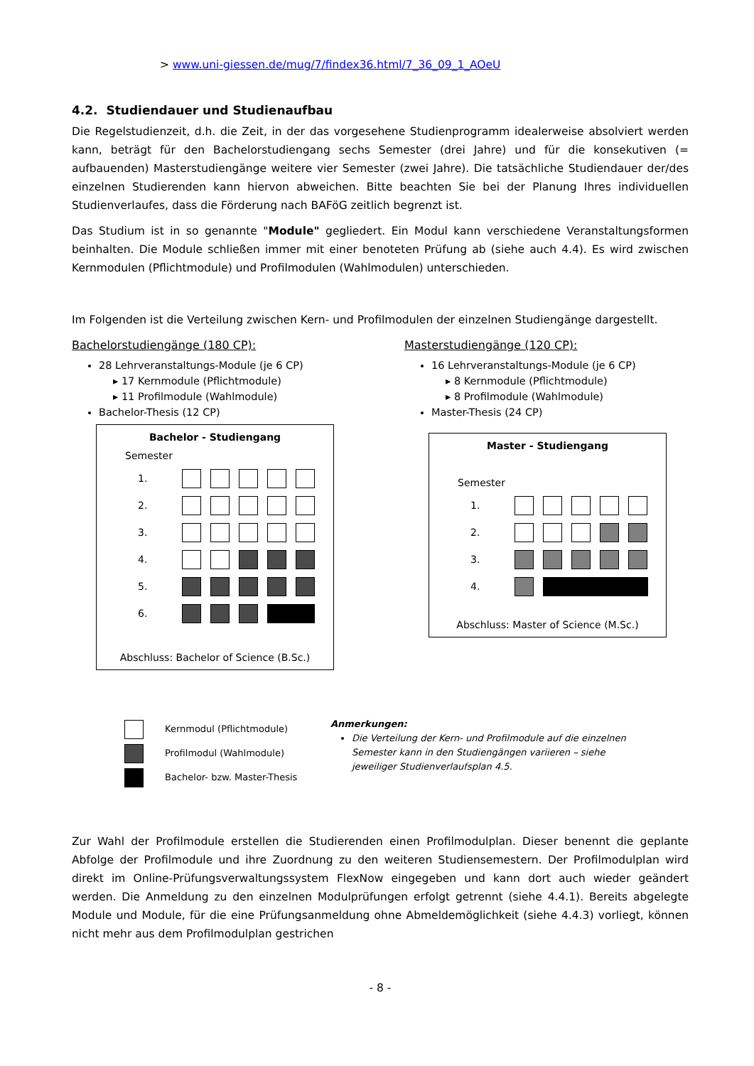> www.uni-giessen.de/mug/7/findex36.html/7_36_09_1_AOeU
4.2. Studiendauer und Studienaufbau
Die Regelstudienzeit, d.h. die Zeit, in der das vorgesehene Studienprogramm idealerweise absolviert werden kann, beträgt für den Bachelorstudiengang sechs Semester (drei Jahre) und für die konsekutiven (= aufbauenden) Masterstudiengänge weitere vier Semester (zwei Jahre). Die tatsächliche Studiendauer der/des einzelnen Studierenden kann hiervon abweichen. Bitte beachten Sie bei der Planung Ihres individuellen Studienverlaufes, dass die Förderung nach BAFöG zeitlich begrenzt ist.
Das Studium ist in so genannte "Module" gegliedert. Ein Modul kann verschiedene Veranstaltungsformen beinhalten. Die Module schließen immer mit einer benoteten Prüfung ab (siehe auch 4.4). Es wird zwischen Kernmodulen (Pflichtmodule) und Profilmodulen (Wahlmodulen) unterschieden.
Im Folgenden ist die Verteilung zwischen Kern- und Profilmodulen der einzelnen Studiengänge dargestellt.
Bachelorstudiengänge (180 CP):
28 Lehrveranstaltungs-Module (je 6 CP)
▸ 17 Kernmodule (Pflichtmodule)
▸ 11 Profilmodule (Wahlmodule)
Bachelor-Thesis (12 CP)
Bachelor - Studiengang
Semester
1.
2.
3.
4.
5.
6.
Abschluss: Bachelor of Science (B.Sc.)
Masterstudiengänge (120 CP):
16 Lehrveranstaltungs-Module (je 6 CP)
▸ 8 Kernmodule (Pflichtmodule)
▸ 8 Profilmodule (Wahlmodule)
Master-Thesis (24 CP)
Master - Studiengang
Semester
1.
2.
3.
4.
Abschluss: Master of Science (M.Sc.)
Kernmodul (Pflichtmodule)
Profilmodul (Wahlmodule)
Bachelor- bzw. Master-Thesis
Anmerkungen:
Die Verteilung der Kern- und Profilmodule auf die einzelnen
Semester kann in den Studiengängen variieren – siehe
jeweiliger Studienverlaufsplan 4.5.
Zur Wahl der Profilmodule erstellen die Studierenden einen Profilmodulplan. Dieser benennt die geplante Abfolge der Profilmodule und ihre Zuordnung zu den weiteren Studiensemestern. Der Profilmodulplan wird direkt im Online-Prüfungsverwaltungssystem FlexNow eingegeben und kann dort auch wieder geändert werden. Die Anmeldung zu den einzelnen Modulprüfungen erfolgt getrennt (siehe 4.4.1). Bereits abgelegte Module und Module, für die eine Prüfungsanmeldung ohne Abmeldemöglichkeit (siehe 4.4.3) vorliegt, können nicht mehr aus dem Profilmodulplan gestrichen
- 8 -